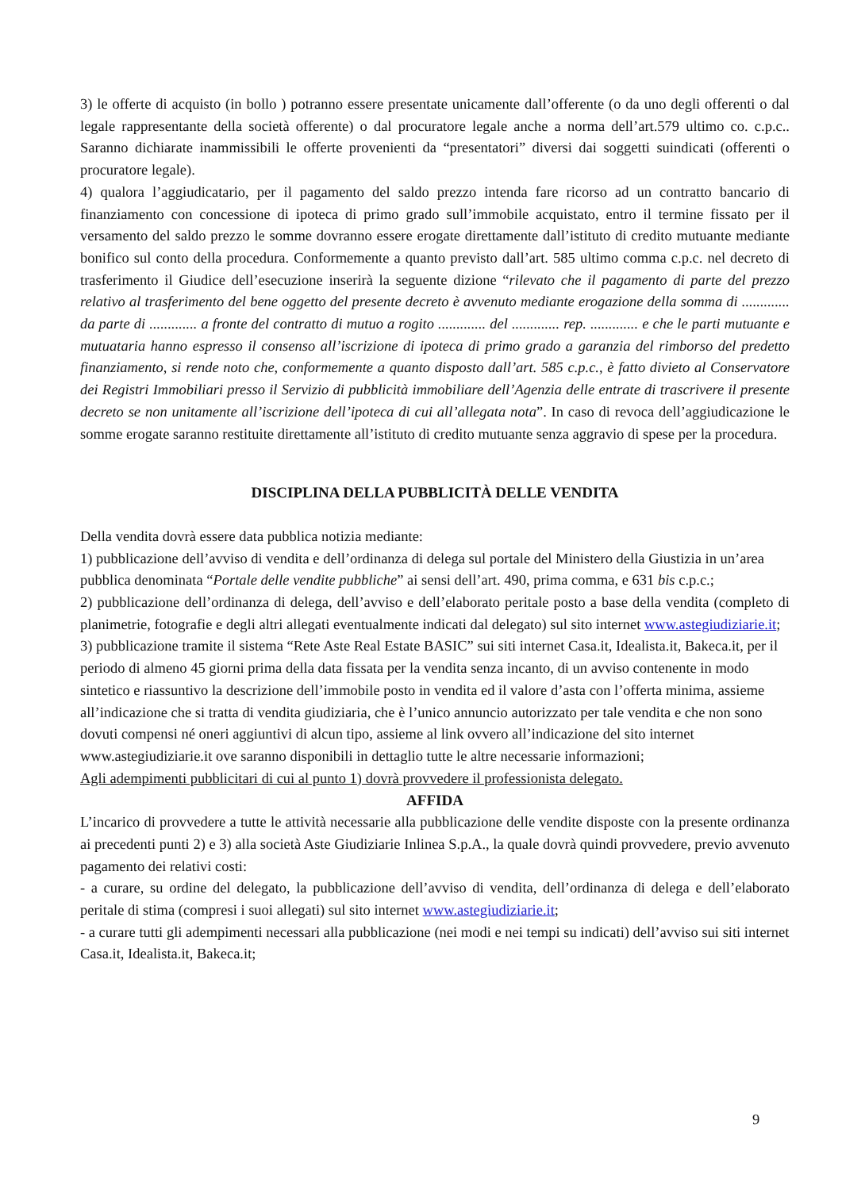3) le offerte di acquisto (in bollo ) potranno essere presentate unicamente dall’offerente (o da uno degli offerenti o dal legale rappresentante della società offerente) o dal procuratore legale anche a norma dell’art.579 ultimo co. c.p.c.. Saranno dichiarate inammissibili le offerte provenienti da “presentatori” diversi dai soggetti suindicati (offerenti o procuratore legale).
4) qualora l’aggiudicatario, per il pagamento del saldo prezzo intenda fare ricorso ad un contratto bancario di finanziamento con concessione di ipoteca di primo grado sull’immobile acquistato, entro il termine fissato per il versamento del saldo prezzo le somme dovranno essere erogate direttamente dall’istituto di credito mutuante mediante bonifico sul conto della procedura. Conformemente a quanto previsto dall’art. 585 ultimo comma c.p.c. nel decreto di trasferimento il Giudice dell’esecuzione inserirà la seguente dizione “rilevato che il pagamento di parte del prezzo relativo al trasferimento del bene oggetto del presente decreto è avvenuto mediante erogazione della somma di ............. da parte di ............. a fronte del contratto di mutuo a rogito ............. del ............. rep. ............. e che le parti mutuante e mutuataria hanno espresso il consenso all’iscrizione di ipoteca di primo grado a garanzia del rimborso del predetto finanziamento, si rende noto che, conformemente a quanto disposto dall’art. 585 c.p.c., è fatto divieto al Conservatore dei Registri Immobiliari presso il Servizio di pubblicità immobiliare dell’Agenzia delle entrate di trascrivere il presente decreto se non unitamente all’iscrizione dell’ipoteca di cui all’allegata nota”. In caso di revoca dell’aggiudicazione le somme erogate saranno restituite direttamente all’istituto di credito mutuante senza aggravio di spese per la procedura.
DISCIPLINA DELLA PUBBLICITÀ DELLE VENDITA
Della vendita dovrà essere data pubblica notizia mediante:
1) pubblicazione dell’avviso di vendita e dell’ordinanza di delega sul portale del Ministero della Giustizia in un’area pubblica denominata “Portale delle vendite pubbliche” ai sensi dell’art. 490, prima comma, e 631 bis c.p.c.;
2) pubblicazione dell’ordinanza di delega, dell’avviso e dell’elaborato peritale posto a base della vendita (completo di planimetrie, fotografie e degli altri allegati eventualmente indicati dal delegato) sul sito internet www.astegiudiziarie.it;
3) pubblicazione tramite il sistema “Rete Aste Real Estate BASIC” sui siti internet Casa.it, Idealista.it, Bakeca.it, per il periodo di almeno 45 giorni prima della data fissata per la vendita senza incanto, di un avviso contenente in modo sintetico e riassuntivo la descrizione dell’immobile posto in vendita ed il valore d’asta con l’offerta minima, assieme all’indicazione che si tratta di vendita giudiziaria, che è l’unico annuncio autorizzato per tale vendita e che non sono dovuti compensi né oneri aggiuntivi di alcun tipo, assieme al link ovvero all’indicazione del sito internet www.astegiudiziarie.it ove saranno disponibili in dettaglio tutte le altre necessarie informazioni;
Agli adempimenti pubblicitari di cui al punto 1) dovrà provvedere il professionista delegato.
AFFIDA
L’incarico di provvedere a tutte le attività necessarie alla pubblicazione delle vendite disposte con la presente ordinanza ai precedenti punti 2) e 3) alla società Aste Giudiziarie Inlinea S.p.A., la quale dovrà quindi provvedere, previo avvenuto pagamento dei relativi costi:
- a curare, su ordine del delegato, la pubblicazione dell’avviso di vendita, dell’ordinanza di delega e dell’elaborato peritale di stima (compresi i suoi allegati) sul sito internet www.astegiudiziarie.it;
- a curare tutti gli adempimenti necessari alla pubblicazione (nei modi e nei tempi su indicati) dell’avviso sui siti internet Casa.it, Idealista.it, Bakeca.it;
9